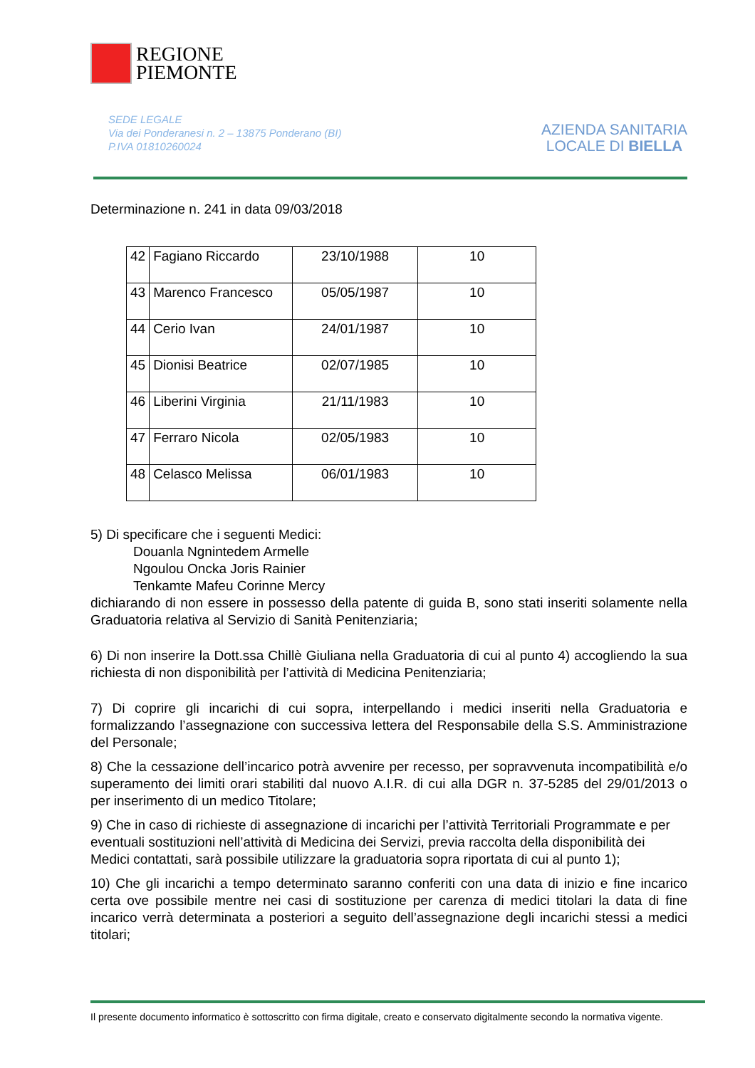REGIONE
PIEMONTE
SEDE LEGALE
Via dei Ponderanesi n. 2 – 13875 Ponderano (BI)
P.IVA 01810260024
AZIENDA SANITARIA
LOCALE DI BIELLA
Determinazione n. 241 in data 09/03/2018
| 42 | Fagiano Riccardo | 23/10/1988 | 10 |
| 43 | Marenco Francesco | 05/05/1987 | 10 |
| 44 | Cerio Ivan | 24/01/1987 | 10 |
| 45 | Dionisi Beatrice | 02/07/1985 | 10 |
| 46 | Liberini Virginia | 21/11/1983 | 10 |
| 47 | Ferraro Nicola | 02/05/1983 | 10 |
| 48 | Celasco Melissa | 06/01/1983 | 10 |
5) Di specificare che i seguenti Medici:
Douanla Ngnintedem Armelle
Ngoulou Oncka Joris Rainier
Tenkamte Mafeu Corinne Mercy
dichiarando di non essere in possesso della patente di guida B, sono stati inseriti solamente nella Graduatoria relativa al Servizio di Sanità Penitenziaria;
6) Di non inserire la Dott.ssa Chillè Giuliana nella Graduatoria di cui al punto 4) accogliendo la sua richiesta di non disponibilità per l’attività di Medicina Penitenziaria;
7) Di coprire gli incarichi di cui sopra, interpellando i medici inseriti nella Graduatoria e formalizzando l’assegnazione con successiva lettera del Responsabile della S.S. Amministrazione del Personale;
8) Che la cessazione dell’incarico potrà avvenire per recesso, per sopravvenuta incompatibilità e/o superamento dei limiti orari stabiliti dal nuovo A.I.R. di cui alla DGR n. 37-5285 del 29/01/2013 o per inserimento di un medico Titolare;
9) Che in caso di richieste di assegnazione di incarichi per l’attività Territoriali Programmate e per eventuali sostituzioni nell’attività di Medicina dei Servizi, previa raccolta della disponibilità dei Medici contattati, sarà possibile utilizzare la graduatoria sopra riportata di cui al punto 1);
10) Che gli incarichi a tempo determinato saranno conferiti con una data di inizio e fine incarico certa ove possibile mentre nei casi di sostituzione per carenza di medici titolari la data di fine incarico verrà determinata a posteriori a seguito dell’assegnazione degli incarichi stessi a medici titolari;
Il presente documento informatico è sottoscritto con firma digitale, creato e conservato digitalmente secondo la normativa vigente.